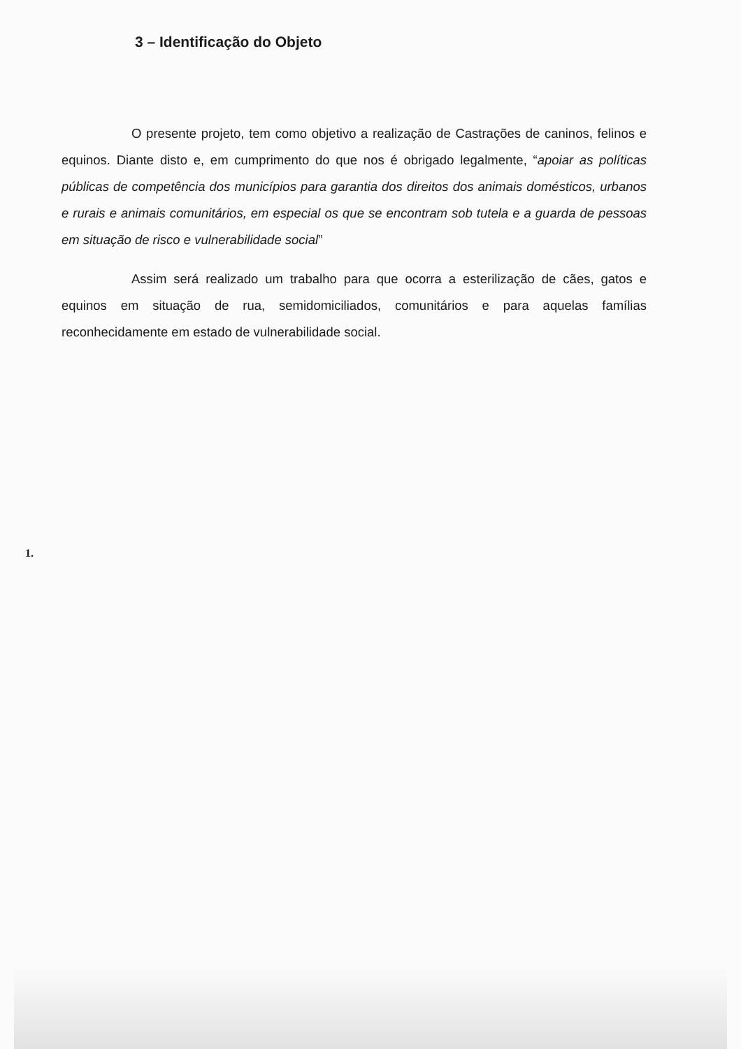3 – Identificação do Objeto
O presente projeto, tem como objetivo a realização de Castrações de caninos, felinos e equinos. Diante disto e, em cumprimento do que nos é obrigado legalmente, “apoiar as políticas públicas de competência dos municípios para garantia dos direitos dos animais domésticos, urbanos e rurais e animais comunitários, em especial os que se encontram sob tutela e a guarda de pessoas em situação de risco e vulnerabilidade social”
Assim será realizado um trabalho para que ocorra a esterilização de cães, gatos e equinos em situação de rua, semidomiciliados, comunitários e para aquelas famílias reconhecidamente em estado de vulnerabilidade social.
1.